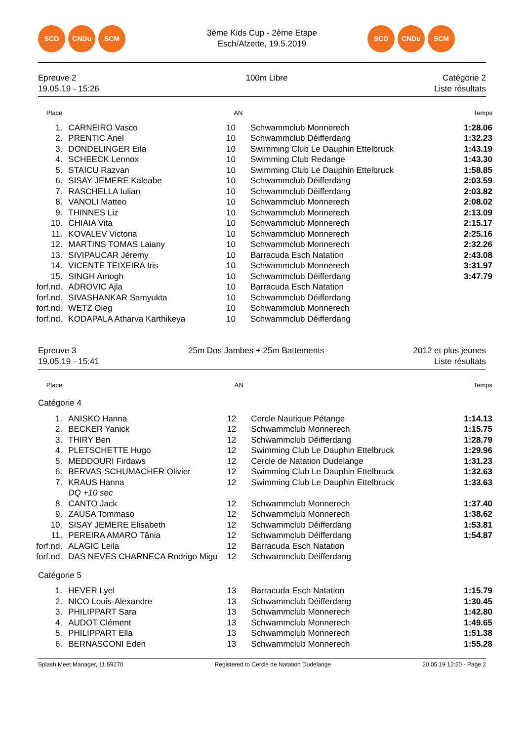SCD CNDu SCM
3ème Kids Cup - 2ème Etape
Esch/Alzette, 19.5.2019
SCD CNDu SCM
Epreuve 2
19.05.19 - 15:26
100m Libre Catégorie 2
Liste résultats
| Place | | AN | | Temps |
| --- | --- | --- | --- | --- |
| 1. | CARNEIRO Vasco | 10 | Schwammclub Monnerech | 1:28.06 |
| 2. | PRENTIC Anel | 10 | Schwammclub Déifferdang | 1:32.23 |
| 3. | DONDELINGER Eila | 10 | Swimming Club Le Dauphin Ettelbruck | 1:43.19 |
| 4. | SCHEECK Lennox | 10 | Swimming Club Redange | 1:43.30 |
| 5. | STAICU Razvan | 10 | Swimming Club Le Dauphin Ettelbruck | 1:58.85 |
| 6. | SISAY JEMERE Kaleabe | 10 | Schwammclub Déifferdang | 2:03.59 |
| 7. | RASCHELLA Iulian | 10 | Schwammclub Déifferdang | 2:03.82 |
| 8. | VANOLI Matteo | 10 | Schwammclub Monnerech | 2:08.02 |
| 9. | THINNES Liz | 10 | Schwammclub Monnerech | 2:13.09 |
| 10. | CHIAIA Vita | 10 | Schwammclub Monnerech | 2:15.17 |
| 11. | KOVALEV Victoria | 10 | Schwammclub Monnerech | 2:25.16 |
| 12. | MARTINS TOMAS Laiany | 10 | Schwammclub Monnerech | 2:32.26 |
| 13. | SIVIPAUCAR Jéremy | 10 | Barracuda Esch Natation | 2:43.08 |
| 14. | VICENTE TEIXEIRA Iris | 10 | Schwammclub Monnerech | 3:31.97 |
| 15. | SINGH Amogh | 10 | Schwammclub Déifferdang | 3:47.79 |
| forf.nd. | ADROVIC Ajla | 10 | Barracuda Esch Natation | |
| forf.nd. | SIVASHANKAR Samyukta | 10 | Schwammclub Déifferdang | |
| forf.nd. | WETZ Oleg | 10 | Schwammclub Monnerech | |
| forf.nd. | KODAPALA Atharva Karthikeya | 10 | Schwammclub Déifferdang | |
Epreuve 3
19.05.19 - 15:41
25m Dos Jambes + 25m Battements
2012 et plus jeunes
Liste résultats
| Place | | AN | | Temps |
| --- | --- | --- | --- | --- |
| Catégorie 4 | | | | |
| 1. | ANISKO Hanna | 12 | Cercle Nautique Pétange | 1:14.13 |
| 2. | BECKER Yanick | 12 | Schwammclub Monnerech | 1:15.75 |
| 3. | THIRY Ben | 12 | Schwammclub Déifferdang | 1:28.79 |
| 4. | PLETSCHETTE Hugo | 12 | Swimming Club Le Dauphin Ettelbruck | 1:29.96 |
| 5. | MEDDOURI Firdaws | 12 | Cercle de Natation Dudelange | 1:31.23 |
| 6. | BERVAS-SCHUMACHER Olivier | 12 | Swimming Club Le Dauphin Ettelbruck | 1:32.63 |
| 7. | KRAUS Hanna | 12 | Swimming Club Le Dauphin Ettelbruck | 1:33.63 |
| | DQ +10 sec | | | |
| 8. | CANTO Jack | 12 | Schwammclub Monnerech | 1:37.40 |
| 9. | ZAUSA Tommaso | 12 | Schwammclub Monnerech | 1:38.62 |
| 10. | SISAY JEMERE Elisabeth | 12 | Schwammclub Déifferdang | 1:53.81 |
| 11. | PEREIRA AMARO Tânia | 12 | Schwammclub Déifferdang | 1:54.87 |
| forf.nd. | ALAGIC Leila | 12 | Barracuda Esch Natation | |
| forf.nd. | DAS NEVES CHARNECA Rodrigo Migu | 12 | Schwammclub Déifferdang | |
| Catégorie 5 | | | | |
| 1. | HEVER Lyel | 13 | Barracuda Esch Natation | 1:15.79 |
| 2. | NICO Louis-Alexandre | 13 | Schwammclub Déifferdang | 1:30.45 |
| 3. | PHILIPPART Sara | 13 | Schwammclub Monnerech | 1:42.80 |
| 4. | AUDOT Clément | 13 | Schwammclub Monnerech | 1:49.65 |
| 5. | PHILIPPART Ella | 13 | Schwammclub Monnerech | 1:51.38 |
| 6. | BERNASCONI Eden | 13 | Schwammclub Monnerech | 1:55.28 |
Splash Meet Manager, 11.59270 Registered to Cercle de Natation Dudelange
20.05.19 12:50 - Page 2